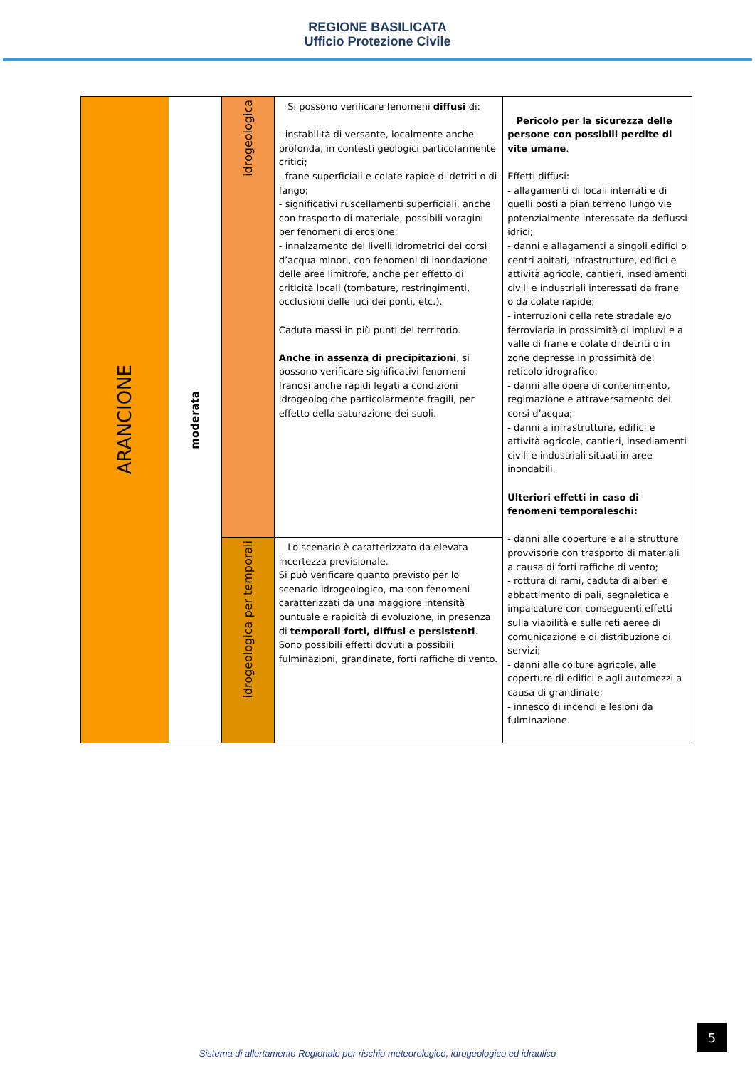REGIONE BASILICATA
Ufficio Protezione Civile
| ARANCIONE | moderata | idrogeologica | Si possono verificare fenomeni diffusi di: - instabilità di versante, localmente anche profonda, in contesti geologici particolarmente critici; - frane superficiali e colate rapide di detriti o di fango; - significativi ruscellamenti superficiali, anche con trasporto di materiale, possibili voragini per fenomeni di erosione; - innalzamento dei livelli idrometrici dei corsi d’acqua minori, con fenomeni di inondazione delle aree limitrofe, anche per effetto di criticità locali (tombature, restringimenti, occlusioni delle luci dei ponti, etc.). Caduta massi in più punti del territorio. Anche in assenza di precipitazioni , si possono verificare significativi fenomeni franosi anche rapidi legati a condizioni idrogeologiche particolarmente fragili, per effetto della saturazione dei suoli. | Pericolo per la sicurezza delle persone con possibili perdite di vite umane . Effetti diffusi: - allagamenti di locali interrati e di quelli posti a pian terreno lungo vie potenzialmente interessate da deflussi idrici; - danni e allagamenti a singoli edifici o centri abitati, infrastrutture, edifici e attività agricole, cantieri, insediamenti civili e industriali interessati da frane o da colate rapide; - interruzioni della rete stradale e/o ferroviaria in prossimità di impluvi e a valle di frane e colate di detriti o in zone depresse in prossimità del reticolo idrografico; - danni alle opere di contenimento, regimazione e attraversamento dei corsi d’acqua; - danni a infrastrutture, edifici e attività agricole, cantieri, insediamenti civili e industriali situati in aree inondabili. Ulteriori effetti in caso di fenomeni temporaleschi: - danni alle coperture e alle strutture provvisorie con trasporto di materiali a causa di forti raffiche di vento; - rottura di rami, caduta di alberi e abbattimento di pali, segnaletica e impalcature con conseguenti effetti sulla viabilità e sulle reti aeree di comunicazione e di distribuzione di servizi; - danni alle colture agricole, alle coperture di edifici e agli automezzi a causa di grandinate; - innesco di incendi e lesioni da fulminazione. |
| | | idrogeologica per temporali | Lo scenario è caratterizzato da elevata incertezza previsionale. Si può verificare quanto previsto per lo scenario idrogeologico, ma con fenomeni caratterizzati da una maggiore intensità puntuale e rapidità di evoluzione, in presenza di temporali forti, diffusi e persistenti . Sono possibili effetti dovuti a possibili fulminazioni, grandinate, forti raffiche di vento. | |
5
Sistema di allertamento Regionale per rischio meteorologico, idrogeologico ed idraulico